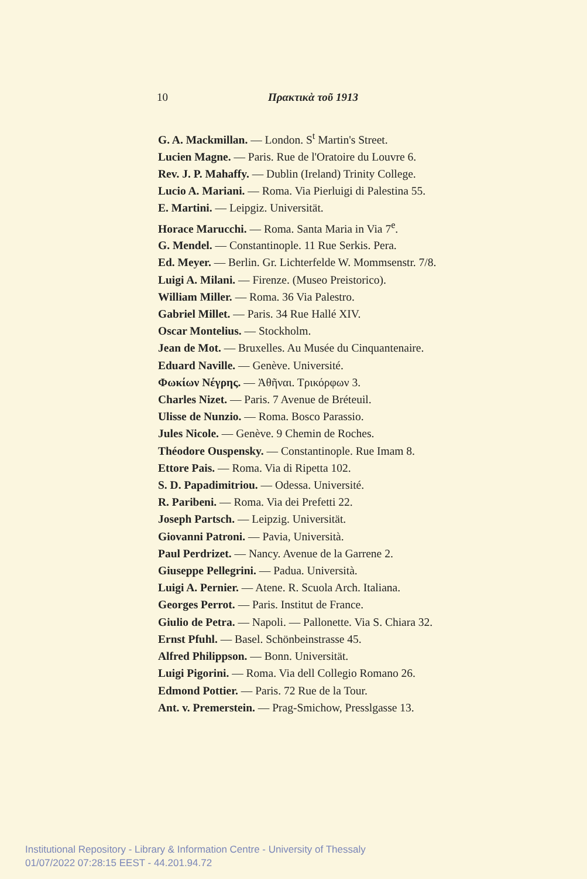10 Πρακτικὰ τοῦ 1913
G. A. Mackmillan. — London. S<sup>t</sup> Martin's Street.
Lucien Magne. — Paris. Rue de l'Oratoire du Louvre 6.
Rev. J. P. Mahaffy. — Dublin (Ireland) Trinity College.
Lucio A. Mariani. — Roma. Via Pierluigi di Palestina 55.
E. Martini. — Leipgiz. Universität.
Horace Marucchi. — Roma. Santa Maria in Via 7<sup>e</sup>.
G. Mendel. — Constantinople. 11 Rue Serkis. Pera.
Ed. Meyer. — Berlin. Gr. Lichterfelde W. Mommsenstr. 7/8.
Luigi A. Milani. — Firenze. (Museo Preistorico).
William Miller. — Roma. 36 Via Palestro.
Gabriel Millet. — Paris. 34 Rue Hallé XIV.
Oscar Montelius. — Stockholm.
Jean de Mot. — Bruxelles. Au Musée du Cinquantenaire.
Eduard Naville. — Genève. Université.
Φωκίων Νέγρης. — Ἀθῆναι. Τρικόρφων 3.
Charles Nizet. — Paris. 7 Avenue de Bréteuil.
Ulisse de Nunzio. — Roma. Bosco Parassio.
Jules Nicole. — Genève. 9 Chemin de Roches.
Théodore Ouspensky. — Constantinople. Rue Imam 8.
Ettore Pais. — Roma. Via di Ripetta 102.
S. D. Papadimitriou. — Odessa. Université.
R. Paribeni. — Roma. Via dei Prefetti 22.
Joseph Partsch. — Leipzig. Universität.
Giovanni Patroni. — Pavia, Università.
Paul Perdrizet. — Nancy. Avenue de la Garrene 2.
Giuseppe Pellegrini. — Padua. Università.
Luigi A. Pernier. — Atene. R. Scuola Arch. Italiana.
Georges Perrot. — Paris. Institut de France.
Giulio de Petra. — Napoli. — Pallonette. Via S. Chiara 32.
Ernst Pfuhl. — Basel. Schönbeinstrasse 45.
Alfred Philippson. — Bonn. Universität.
Luigi Pigorini. — Roma. Via dell Collegio Romano 26.
Edmond Pottier. — Paris. 72 Rue de la Tour.
Ant. v. Premerstein. — Prag-Smichow, Presslgasse 13.
Institutional Repository - Library & Information Centre - University of Thessaly
01/07/2022 07:28:15 EEST - 44.201.94.72